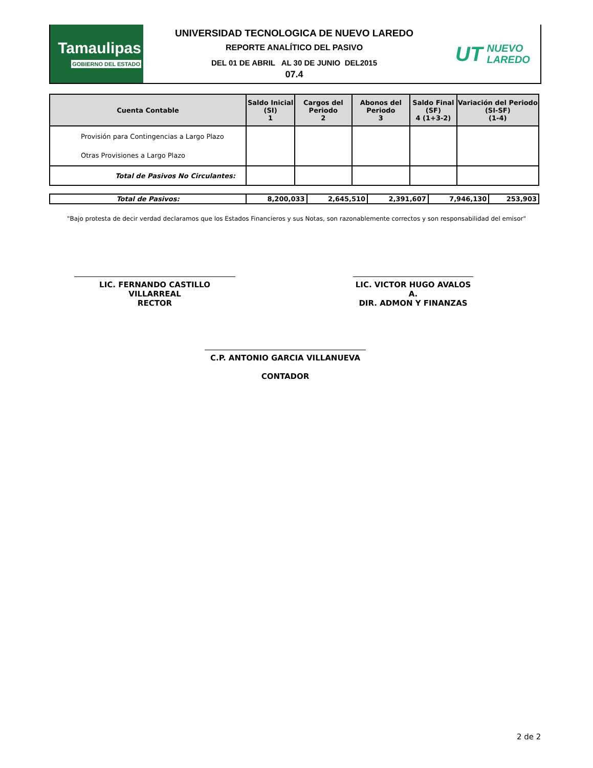Tamaulipas
GOBIERNO DEL ESTADO
UNIVERSIDAD TECNOLOGICA DE NUEVO LAREDO
REPORTE ANALÍTICO DEL PASIVO
DEL 01 DE ABRIL AL 30 DE JUNIO DEL2015
07.4
UT NUEVO
LAREDO
| Cuenta Contable | Saldo Inicial (SI) 1 | Cargos del Periodo 2 | Abonos del Periodo 3 | Saldo Final (SF) 4 (1+3-2) | Variación del Periodo (SI-SF) (1-4) |
| --- | --- | --- | --- | --- | --- |
| Provisión para Contingencias a Largo Plazo Otras Provisiones a Largo Plazo | | | | | |
| Total de Pasivos No Circulantes: | | | | | |
| Total de Pasivos: | 8,200,033 | 2,645,510 | 2,391,607 | 7,946,130 | 253,903 |
"Bajo protesta de decir verdad declaramos que los Estados Financieros y sus Notas, son razonablemente correctos y son responsabilidad del emisor"
LIC. FERNANDO CASTILLO VILLARREAL
RECTOR
LIC. VICTOR HUGO AVALOS A.
DIR. ADMON Y FINANZAS
C.P. ANTONIO GARCIA VILLANUEVA
CONTADOR
2 de 2